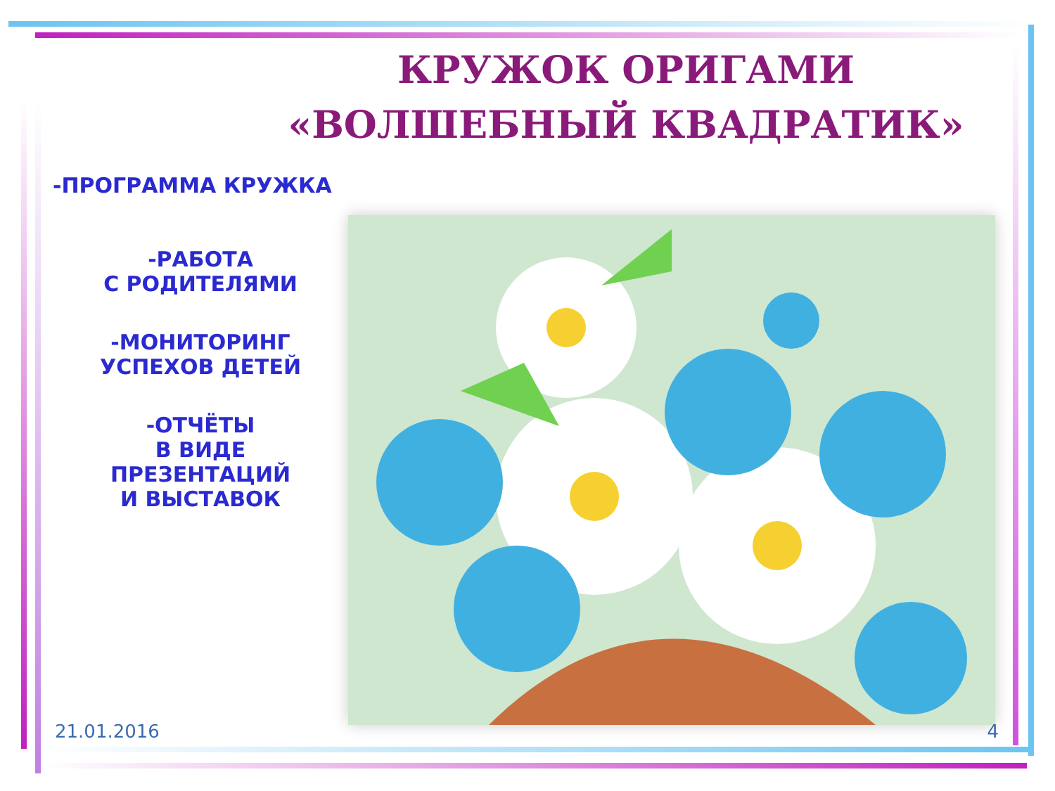КРУЖОК ОРИГАМИ
«ВОЛШЕБНЫЙ КВАДРАТИК»
-ПРОГРАММА КРУЖКА
-РАБОТА
С РОДИТЕЛЯМИ
-МОНИТОРИНГ
УСПЕХОВ ДЕТЕЙ
-ОТЧЁТЫ
В ВИДЕ
ПРЕЗЕНТАЦИЙ
И ВЫСТАВОК
21.01.2016 4